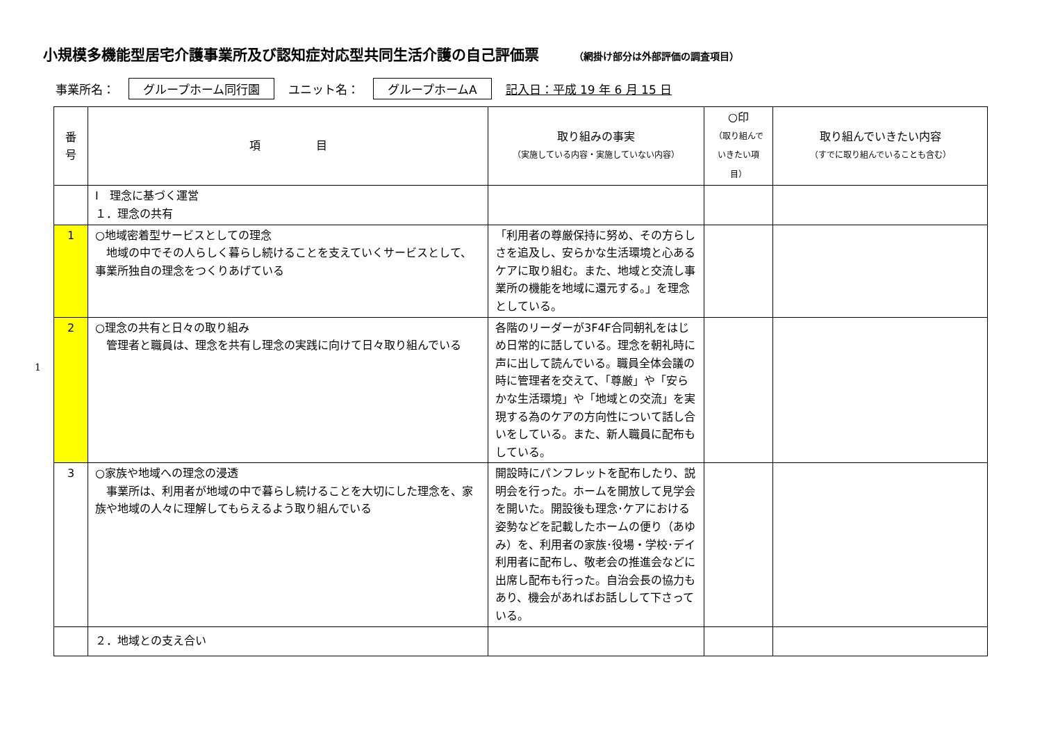小規模多機能型居宅介護事業所及び認知症対応型共同生活介護の自己評価票 （網掛け部分は外部評価の調査項目）
事業所名： グループホーム同行園 ユニット名： グループホームA 記入日：平成 19 年 6 月 15 日
| 番 号 | 項 目 | 取り組みの事実 （実施している内容・実施していない内容） | ○印 （取り組んで いきたい項目） | 取り組んでいきたい内容 （すでに取り組んでいることも含む） |
| --- | --- | --- | --- | --- |
| | Ⅰ 理念に基づく運営 １．理念の共有 | | | |
| 1 | ○地域密着型サービスとしての理念 地域の中でその人らしく暮らし続けることを支えていくサービスとして、事業所独自の理念をつくりあげている | 「利用者の尊厳保持に努め、その方らしさを追及し、安らかな生活環境と心あるケアに取り組む。また、地域と交流し事業所の機能を地域に還元する。」を理念としている。 | | |
| 2 | ○理念の共有と日々の取り組み 管理者と職員は、理念を共有し理念の実践に向けて日々取り組んでいる | 各階のリーダーが3F4F合同朝礼をはじめ日常的に話している。理念を朝礼時に声に出して読んでいる。職員全体会議の時に管理者を交えて、「尊厳」や「安らかな生活環境」や「地域との交流」を実現する為のケアの方向性について話し合いをしている。また、新人職員に配布もしている。 | | |
| 3 | ○家族や地域への理念の浸透 事業所は、利用者が地域の中で暮らし続けることを大切にした理念を、家族や地域の人々に理解してもらえるよう取り組んでいる | 開設時にパンフレットを配布したり、説明会を行った。ホームを開放して見学会を開いた。開設後も理念･ケアにおける姿勢などを記載したホームの便り（あゆみ）を、利用者の家族･役場・学校･デイ利用者に配布し、敬老会の推進会などに出席し配布も行った。自治会長の協力もあり、機会があればお話しして下さっている。 | | |
| | ２．地域との支え合い | | | |
1